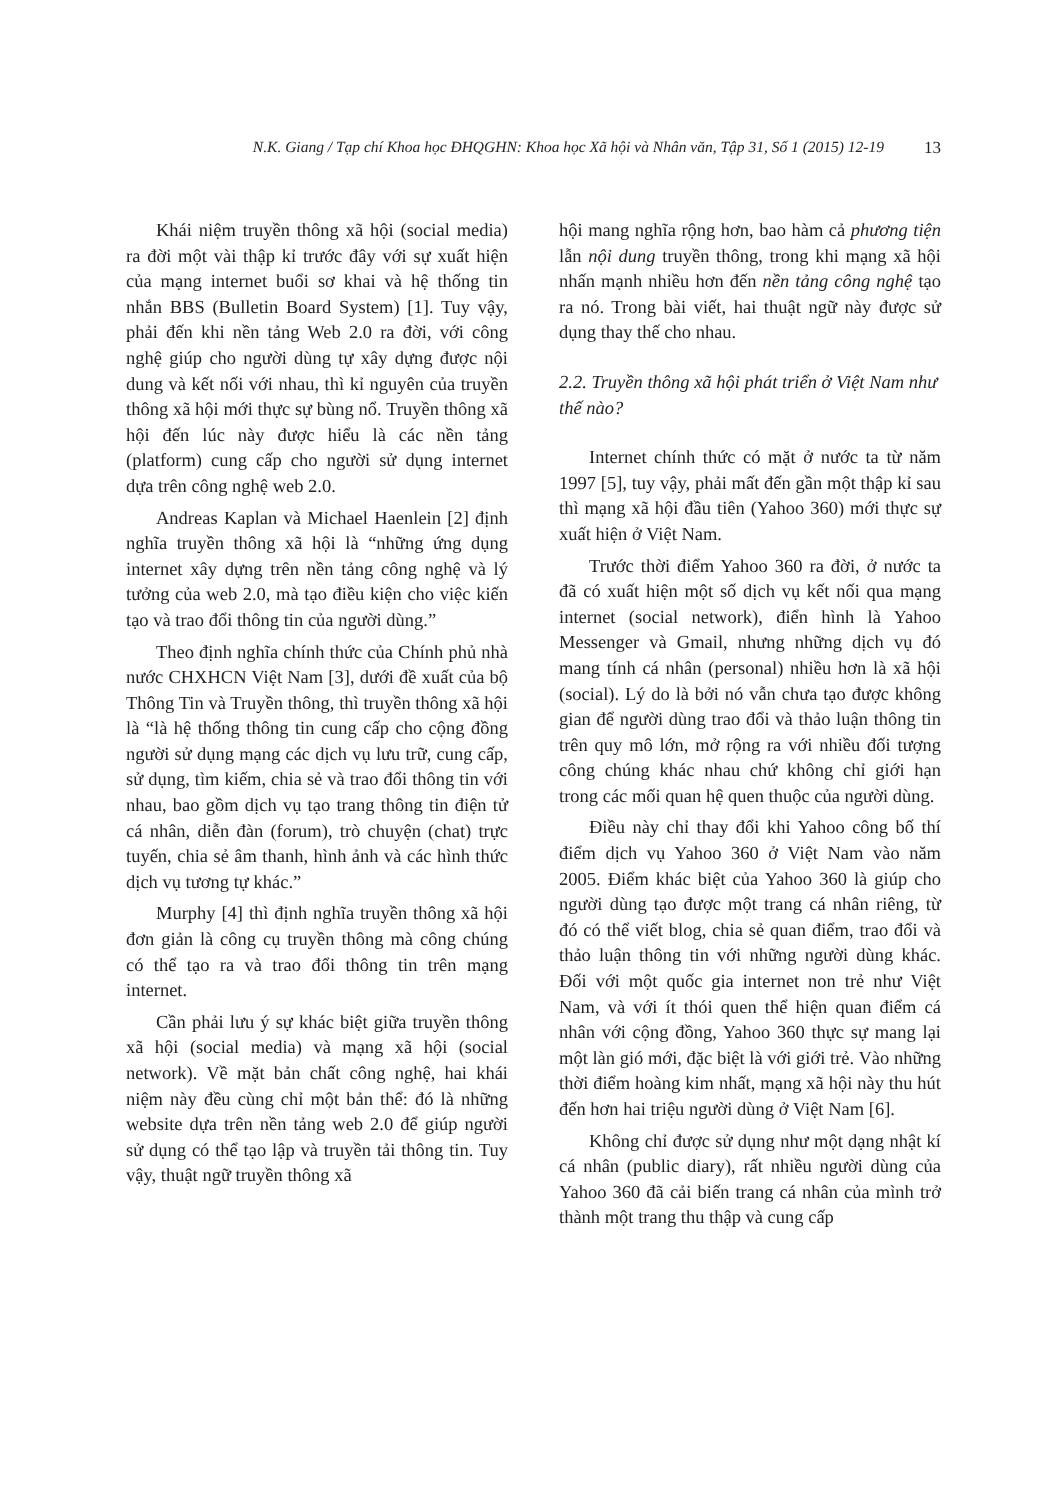N.K. Giang / Tạp chí Khoa học ĐHQGHN: Khoa học Xã hội và Nhân văn, Tập 31, Số 1 (2015) 12-19 13
Khái niệm truyền thông xã hội (social media) ra đời một vài thập kỉ trước đây với sự xuất hiện của mạng internet buổi sơ khai và hệ thống tin nhắn BBS (Bulletin Board System) [1]. Tuy vậy, phải đến khi nền tảng Web 2.0 ra đời, với công nghệ giúp cho người dùng tự xây dựng được nội dung và kết nối với nhau, thì kỉ nguyên của truyền thông xã hội mới thực sự bùng nổ. Truyền thông xã hội đến lúc này được hiểu là các nền tảng (platform) cung cấp cho người sử dụng internet dựa trên công nghệ web 2.0.
Andreas Kaplan và Michael Haenlein [2] định nghĩa truyền thông xã hội là “những ứng dụng internet xây dựng trên nền tảng công nghệ và lý tưởng của web 2.0, mà tạo điều kiện cho việc kiến tạo và trao đổi thông tin của người dùng.”
Theo định nghĩa chính thức của Chính phủ nhà nước CHXHCN Việt Nam [3], dưới đề xuất của bộ Thông Tin và Truyền thông, thì truyền thông xã hội là “là hệ thống thông tin cung cấp cho cộng đồng người sử dụng mạng các dịch vụ lưu trữ, cung cấp, sử dụng, tìm kiếm, chia sẻ và trao đổi thông tin với nhau, bao gồm dịch vụ tạo trang thông tin điện tử cá nhân, diễn đàn (forum), trò chuyện (chat) trực tuyến, chia sẻ âm thanh, hình ảnh và các hình thức dịch vụ tương tự khác.”
Murphy [4] thì định nghĩa truyền thông xã hội đơn giản là công cụ truyền thông mà công chúng có thể tạo ra và trao đổi thông tin trên mạng internet.
Cần phải lưu ý sự khác biệt giữa truyền thông xã hội (social media) và mạng xã hội (social network). Về mặt bản chất công nghệ, hai khái niệm này đều cùng chỉ một bản thể: đó là những website dựa trên nền tảng web 2.0 để giúp người sử dụng có thể tạo lập và truyền tải thông tin. Tuy vậy, thuật ngữ truyền thông xã
hội mang nghĩa rộng hơn, bao hàm cả phương tiện lẫn nội dung truyền thông, trong khi mạng xã hội nhấn mạnh nhiều hơn đến nền tảng công nghệ tạo ra nó. Trong bài viết, hai thuật ngữ này được sử dụng thay thế cho nhau.
2.2. Truyền thông xã hội phát triển ở Việt Nam như thế nào?
Internet chính thức có mặt ở nước ta từ năm 1997 [5], tuy vậy, phải mất đến gần một thập kỉ sau thì mạng xã hội đầu tiên (Yahoo 360) mới thực sự xuất hiện ở Việt Nam.
Trước thời điểm Yahoo 360 ra đời, ở nước ta đã có xuất hiện một số dịch vụ kết nối qua mạng internet (social network), điển hình là Yahoo Messenger và Gmail, nhưng những dịch vụ đó mang tính cá nhân (personal) nhiều hơn là xã hội (social). Lý do là bởi nó vẫn chưa tạo được không gian để người dùng trao đổi và thảo luận thông tin trên quy mô lớn, mở rộng ra với nhiều đối tượng công chúng khác nhau chứ không chỉ giới hạn trong các mối quan hệ quen thuộc của người dùng.
Điều này chỉ thay đổi khi Yahoo công bố thí điểm dịch vụ Yahoo 360 ở Việt Nam vào năm 2005. Điểm khác biệt của Yahoo 360 là giúp cho người dùng tạo được một trang cá nhân riêng, từ đó có thể viết blog, chia sẻ quan điểm, trao đổi và thảo luận thông tin với những người dùng khác. Đối với một quốc gia internet non trẻ như Việt Nam, và với ít thói quen thể hiện quan điểm cá nhân với cộng đồng, Yahoo 360 thực sự mang lại một làn gió mới, đặc biệt là với giới trẻ. Vào những thời điểm hoàng kim nhất, mạng xã hội này thu hút đến hơn hai triệu người dùng ở Việt Nam [6].
Không chỉ được sử dụng như một dạng nhật kí cá nhân (public diary), rất nhiều người dùng của Yahoo 360 đã cải biến trang cá nhân của mình trở thành một trang thu thập và cung cấp